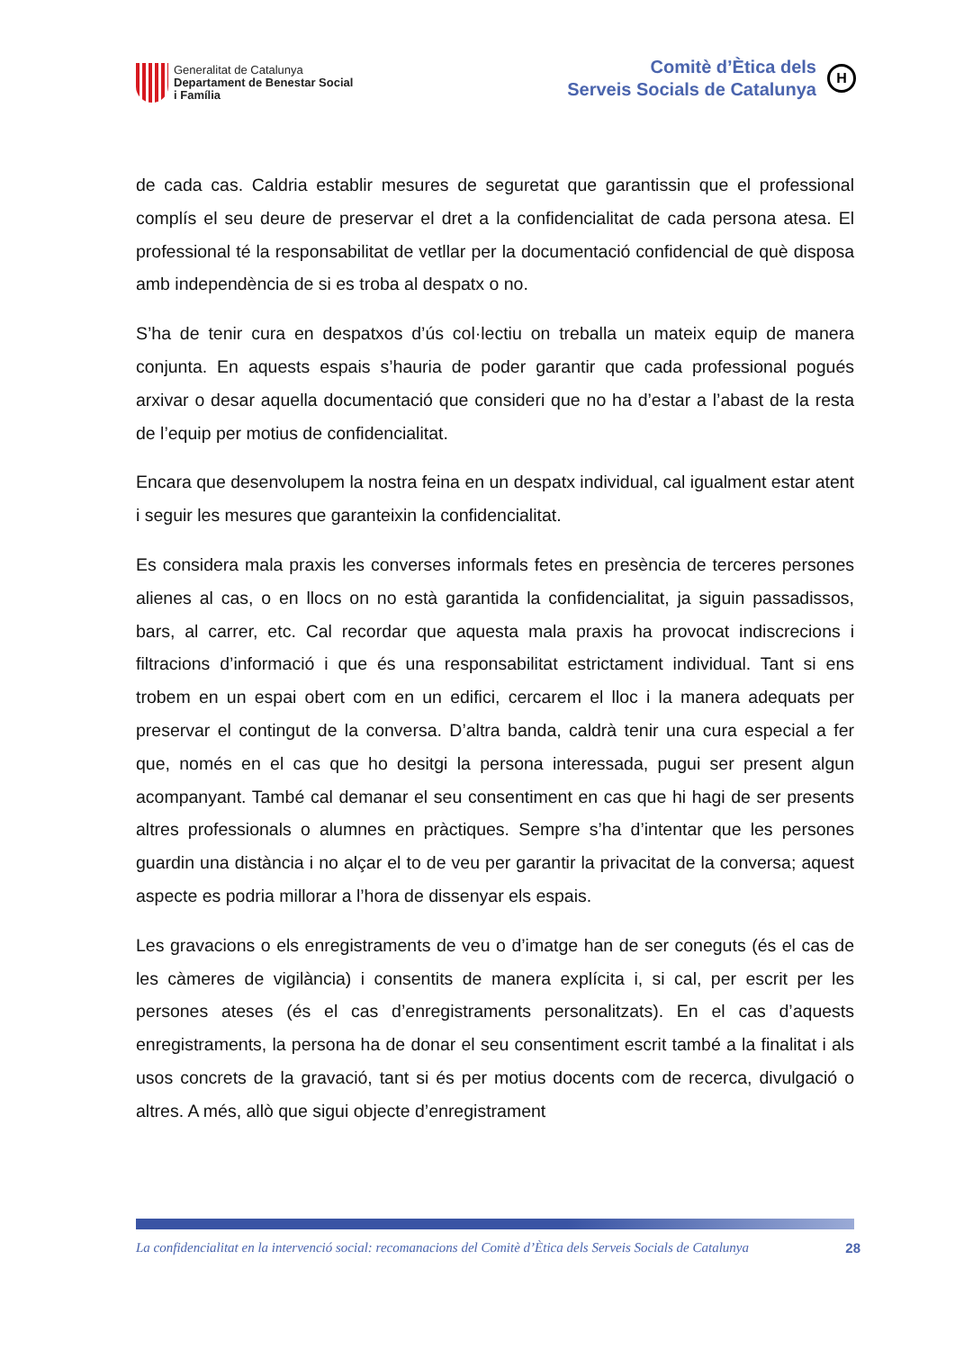Generalitat de Catalunya
Departament de Benestar Social
i Família
Comitè d’Ètica dels
Serveis Socials de Catalunya
H
de cada cas. Caldria establir mesures de seguretat que garantissin que el professional complís el seu deure de preservar el dret a la confidencialitat de cada persona atesa. El professional té la responsabilitat de vetllar per la documentació confidencial de què disposa amb independència de si es troba al despatx o no.
S’ha de tenir cura en despatxos d’ús col·lectiu on treballa un mateix equip de manera conjunta. En aquests espais s’hauria de poder garantir que cada professional pogués arxivar o desar aquella documentació que consideri que no ha d’estar a l’abast de la resta de l’equip per motius de confidencialitat.
Encara que desenvolupem la nostra feina en un despatx individual, cal igualment estar atent i seguir les mesures que garanteixin la confidencialitat.
Es considera mala praxis les converses informals fetes en presència de terceres persones alienes al cas, o en llocs on no està garantida la confidencialitat, ja siguin passadissos, bars, al carrer, etc. Cal recordar que aquesta mala praxis ha provocat indiscrecions i filtracions d’informació i que és una responsabilitat estrictament individual. Tant si ens trobem en un espai obert com en un edifici, cercarem el lloc i la manera adequats per preservar el contingut de la conversa. D’altra banda, caldrà tenir una cura especial a fer que, només en el cas que ho desitgi la persona interessada, pugui ser present algun acompanyant. També cal demanar el seu consentiment en cas que hi hagi de ser presents altres professionals o alumnes en pràctiques. Sempre s’ha d’intentar que les persones guardin una distància i no alçar el to de veu per garantir la privacitat de la conversa; aquest aspecte es podria millorar a l’hora de dissenyar els espais.
Les gravacions o els enregistraments de veu o d’imatge han de ser coneguts (és el cas de les càmeres de vigilància) i consentits de manera explícita i, si cal, per escrit per les persones ateses (és el cas d’enregistraments personalitzats). En el cas d’aquests enregistraments, la persona ha de donar el seu consentiment escrit també a la finalitat i als usos concrets de la gravació, tant si és per motius docents com de recerca, divulgació o altres. A més, allò que sigui objecte d’enregistrament
La confidencialitat en la intervenció social: recomanacions del Comitè d’Ètica dels Serveis Socials de Catalunya 28